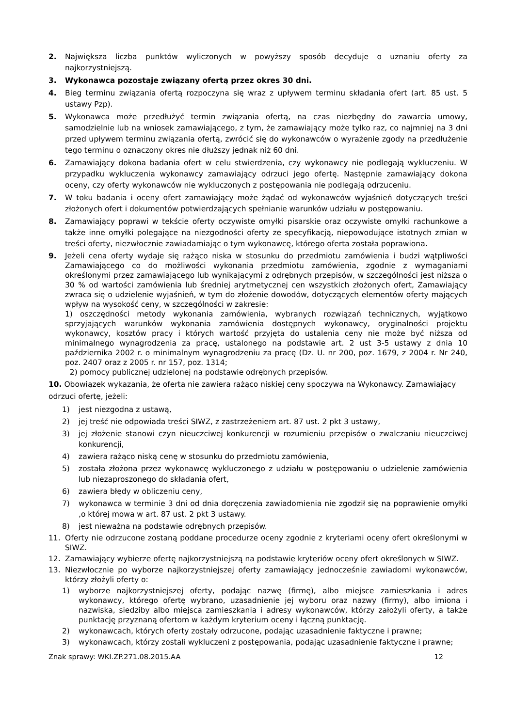2. Największa liczba punktów wyliczonych w powyższy sposób decyduje o uznaniu oferty za najkorzystniejszą.
3. Wykonawca pozostaje związany ofertą przez okres 30 dni.
4. Bieg terminu związania ofertą rozpoczyna się wraz z upływem terminu składania ofert (art. 85 ust. 5 ustawy Pzp).
5. Wykonawca może przedłużyć termin związania ofertą, na czas niezbędny do zawarcia umowy, samodzielnie lub na wniosek zamawiającego, z tym, że zamawiający może tylko raz, co najmniej na 3 dni przed upływem terminu związania ofertą, zwrócić się do wykonawców o wyrażenie zgody na przedłużenie tego terminu o oznaczony okres nie dłuższy jednak niż 60 dni.
6. Zamawiający dokona badania ofert w celu stwierdzenia, czy wykonawcy nie podlegają wykluczeniu. W przypadku wykluczenia wykonawcy zamawiający odrzuci jego ofertę. Następnie zamawiający dokona oceny, czy oferty wykonawców nie wykluczonych z postępowania nie podlegają odrzuceniu.
7. W toku badania i oceny ofert zamawiający może żądać od wykonawców wyjaśnień dotyczących treści złożonych ofert i dokumentów potwierdzających spełnianie warunków udziału w postępowaniu.
8. Zamawiający poprawi w tekście oferty oczywiste omyłki pisarskie oraz oczywiste omyłki rachunkowe a także inne omyłki polegające na niezgodności oferty ze specyfikacją, niepowodujące istotnych zmian w treści oferty, niezwłocznie zawiadamiając o tym wykonawcę, którego oferta została poprawiona.
9. Jeżeli cena oferty wydaje się rażąco niska w stosunku do przedmiotu zamówienia i budzi wątpliwości Zamawiającego co do możliwości wykonania przedmiotu zamówienia, zgodnie z wymaganiami określonymi przez zamawiającego lub wynikającymi z odrębnych przepisów, w szczególności jest niższa o 30 % od wartości zamówienia lub średniej arytmetycznej cen wszystkich złożonych ofert, Zamawiający zwraca się o udzielenie wyjaśnień, w tym do złożenie dowodów, dotyczących elementów oferty mających wpływ na wysokość ceny, w szczególności w zakresie:
1) oszczędności metody wykonania zamówienia, wybranych rozwiązań technicznych, wyjątkowo sprzyjających warunków wykonania zamówienia dostępnych wykonawcy, oryginalności projektu wykonawcy, kosztów pracy i których wartość przyjęta do ustalenia ceny nie może być niższa od minimalnego wynagrodzenia za pracę, ustalonego na podstawie art. 2 ust 3-5 ustawy z dnia 10 października 2002 r. o minimalnym wynagrodzeniu za pracę (Dz. U. nr 200, poz. 1679, z 2004 r. Nr 240, poz. 2407 oraz z 2005 r. nr 157, poz. 1314;
2) pomocy publicznej udzielonej na podstawie odrębnych przepisów.
10. Obowiązek wykazania, że oferta nie zawiera rażąco niskiej ceny spoczywa na Wykonawcy. Zamawiający odrzuci ofertę, jeżeli:
1) jest niezgodna z ustawą,
2) jej treść nie odpowiada treści SIWZ, z zastrzeżeniem art. 87 ust. 2 pkt 3 ustawy,
3) jej złożenie stanowi czyn nieuczciwej konkurencji w rozumieniu przepisów o zwalczaniu nieuczciwej konkurencji,
4) zawiera rażąco niską cenę w stosunku do przedmiotu zamówienia,
5) została złożona przez wykonawcę wykluczonego z udziału w postępowaniu o udzielenie zamówienia lub niezaproszonego do składania ofert,
6) zawiera błędy w obliczeniu ceny,
7) wykonawca w terminie 3 dni od dnia doręczenia zawiadomienia nie zgodził się na poprawienie omyłki ,o której mowa w art. 87 ust. 2 pkt 3 ustawy.
8) jest nieważna na podstawie odrębnych przepisów.
11. Oferty nie odrzucone zostaną poddane procedurze oceny zgodnie z kryteriami oceny ofert określonymi w SIWZ.
12. Zamawiający wybierze ofertę najkorzystniejszą na podstawie kryteriów oceny ofert określonych w SIWZ.
13. Niezwłocznie po wyborze najkorzystniejszej oferty zamawiający jednocześnie zawiadomi wykonawców, którzy złożyli oferty o:
1) wyborze najkorzystniejszej oferty, podając nazwę (firmę), albo miejsce zamieszkania i adres wykonawcy, którego ofertę wybrano, uzasadnienie jej wyboru oraz nazwy (firmy), albo imiona i nazwiska, siedziby albo miejsca zamieszkania i adresy wykonawców, którzy założyli oferty, a także punktację przyznaną ofertom w każdym kryterium oceny i łączną punktację.
2) wykonawcach, których oferty zostały odrzucone, podając uzasadnienie faktyczne i prawne;
3) wykonawcach, którzy zostali wykluczeni z postępowania, podając uzasadnienie faktyczne i prawne;
Znak sprawy: WKI.ZP.271.08.2015.AA 12